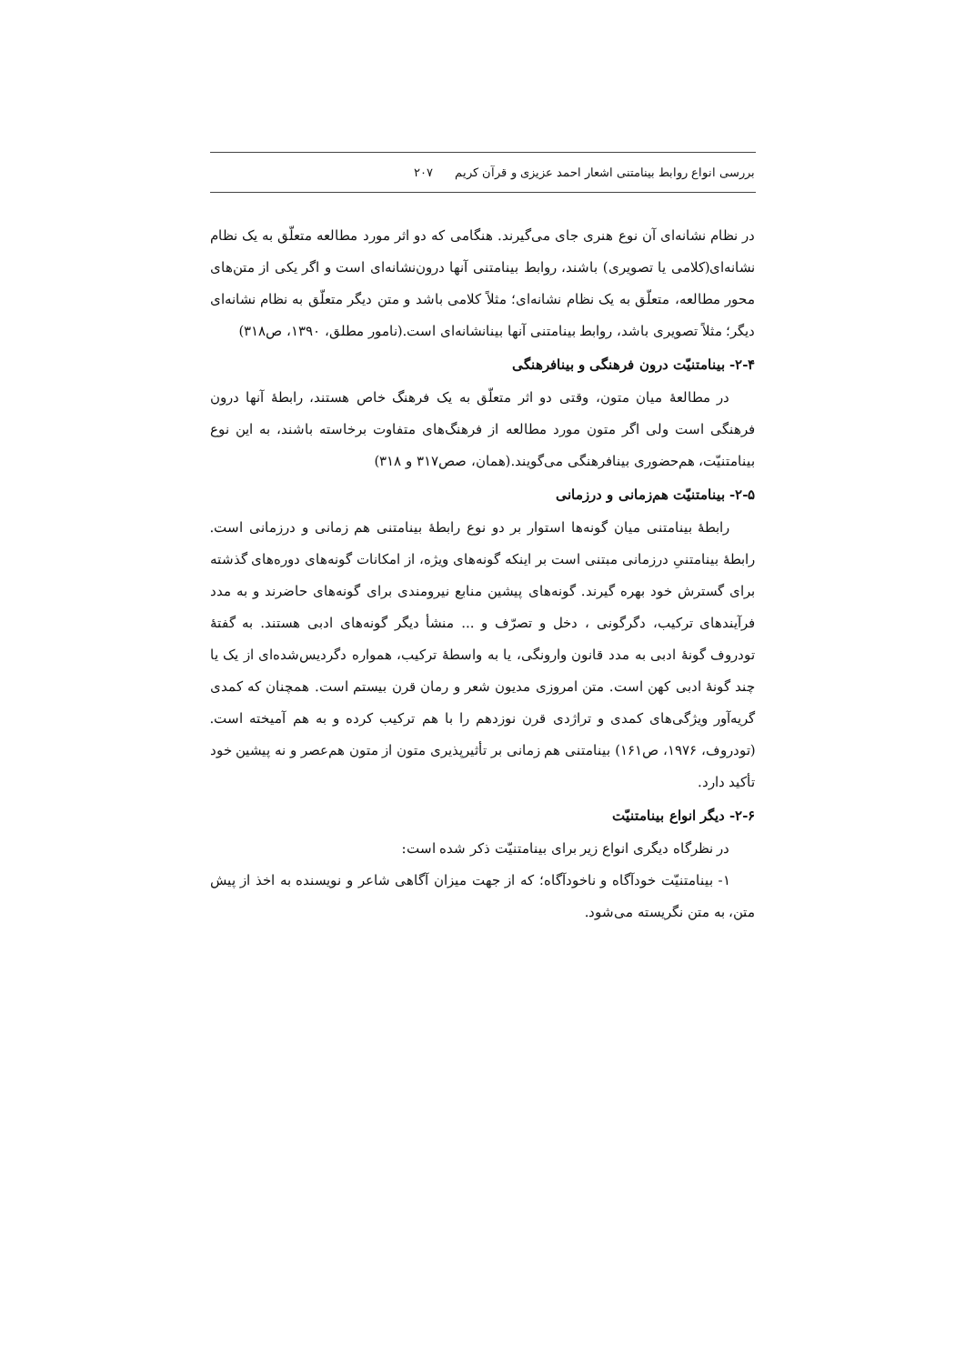بررسی انواع روابط بینامتنی اشعار احمد عزیزی و قرآن کریم ۲۰۷
در نظام نشانه‌ای آن نوع هنری جای می‌گیرند. هنگامی که دو اثر مورد مطالعه متعلّق به یک نظام نشانه‌ای(کلامی یا تصویری) باشند، روابط بینامتنی آنها درون‌نشانه‌ای است و اگر یکی از متن‌های محور مطالعه، متعلّق به یک نظام نشانه‌ای؛ مثلاً کلامی باشد و متن دیگر متعلّق به نظام نشانه‌ای دیگر؛ مثلاً تصویری باشد، روابط بینامتنی آنها بینانشانه‌ای است.(نامور مطلق، ۱۳۹۰، ص۳۱۸)
۲-۴- بینامتنیّت درون فرهنگی و بینافرهنگی
در مطالعهٔ میان متون، وقتی دو اثر متعلّق به یک فرهنگ خاص هستند، رابطهٔ آنها درون فرهنگی است ولی اگر متون مورد مطالعه از فرهنگ‌های متفاوت برخاسته باشند، به این نوع بینامتنیّت، هم‌حضوری بینافرهنگی می‌گویند.(همان، صص۳۱۷ و ۳۱۸)
۲-۵- بینامتنیّت هم‌زمانی و درزمانی
رابطهٔ بینامتنی میان گونه‌ها استوار بر دو نوع رابطهٔ بینامتنی هم زمانی و درزمانی است. رابطهٔ بینامتنیِ درزمانی مبتنی است بر اینکه گونه‌های ویژه، از امکانات گونه‌های دوره‌های گذشته برای گسترش خود بهره گیرند. گونه‌های پیشین منابع نیرومندی برای گونه‌های حاضرند و به مدد فرآیندهای ترکیب، دگرگونی ، دخل و تصرّف و ... منشأ دیگر گونه‌های ادبی هستند. به گفتهٔ تودروف گونهٔ ادبی به مدد قانون وارونگی، یا به واسطهٔ ترکیب، همواره دگردیس‌شده‌ای از یک یا چند گونهٔ ادبی کهن است. متن امروزی مدیون شعر و رمان قرن بیستم است. همچنان که کمدی گریه‌آور ویژگی‌های کمدی و تراژدی قرن نوزدهم را با هم ترکیب کرده و به هم آمیخته است.(تودروف، ۱۹۷۶، ص۱۶۱) بینامتنی هم زمانی بر تأثیرپذیری متون از متون هم‌عصر و نه پیشین خود تأکید دارد.
۲-۶- دیگر انواع بینامتنیّت
در نظرگاه دیگری انواع زیر برای بینامتنیّت ذکر شده است:
۱- بینامتنیّت خودآگاه و ناخودآگاه؛ که از جهت میزان آگاهی شاعر و نویسنده به اخذ از پیش متن، به متن نگریسته می‌شود.